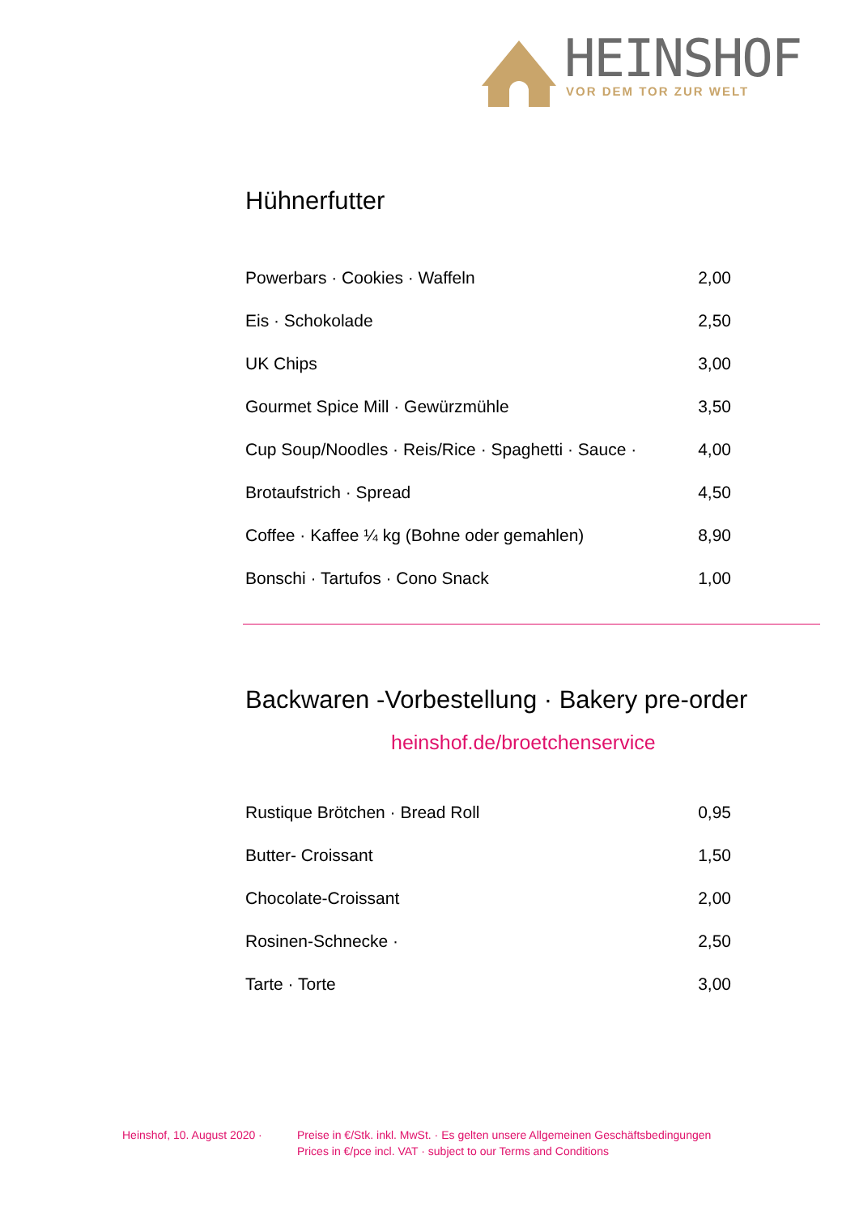HEINSHOF
VOR DEM TOR ZUR WELT
Hühnerfutter
| Powerbars · Cookies · Waffeln | 2,00 |
| Eis · Schokolade | 2,50 |
| UK Chips | 3,00 |
| Gourmet Spice Mill · Gewürzmühle | 3,50 |
| Cup Soup/Noodles · Reis/Rice · Spaghetti · Sauce · | 4,00 |
| Brotaufstrich · Spread | 4,50 |
| Coffee · Kaffee ¼ kg (Bohne oder gemahlen) | 8,90 |
| Bonschi · Tartufos · Cono Snack | 1,00 |
Backwaren -Vorbestellung · Bakery pre-order
heinshof.de/broetchenservice
| Rustique Brötchen · Bread Roll | 0,95 |
| Butter- Croissant | 1,50 |
| Chocolate-Croissant | 2,00 |
| Rosinen-Schnecke · | 2,50 |
| Tarte · Torte | 3,00 |
Heinshof, 10. August 2020 ·
Preise in €/Stk. inkl. MwSt. · Es gelten unsere Allgemeinen Geschäftsbedingungen
Prices in €/pce incl. VAT · subject to our Terms and Conditions